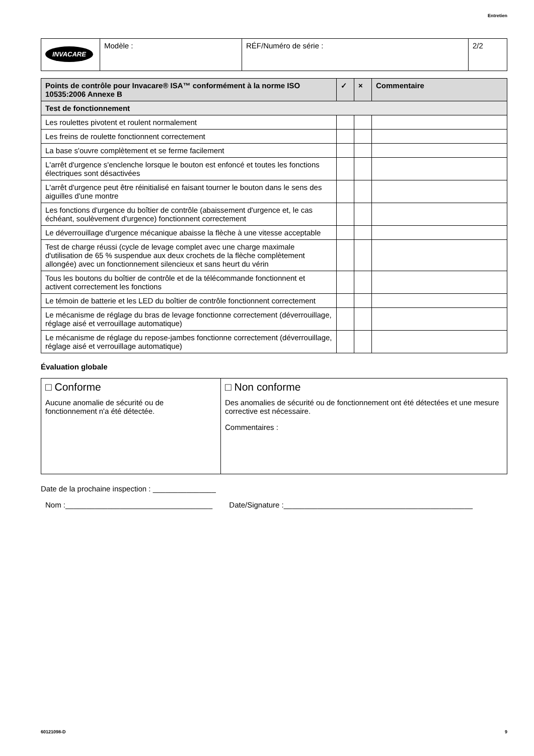Entretien
| INVACARE | Modèle : | RÉF/Numéro de série : | 2/2 |
| Points de contrôle pour Invacare® ISA™ conformément à la norme ISO 10535:2006 Annexe B | ✓ | × | Commentaire |
| --- | --- | --- | --- |
| Test de fonctionnement | | | |
| Les roulettes pivotent et roulent normalement | | | |
| Les freins de roulette fonctionnent correctement | | | |
| La base s'ouvre complètement et se ferme facilement | | | |
| L'arrêt d'urgence s'enclenche lorsque le bouton est enfoncé et toutes les fonctions électriques sont désactivées | | | |
| L'arrêt d'urgence peut être réinitialisé en faisant tourner le bouton dans le sens des aiguilles d'une montre | | | |
| Les fonctions d'urgence du boîtier de contrôle (abaissement d'urgence et, le cas échéant, soulèvement d'urgence) fonctionnent correctement | | | |
| Le déverrouillage d'urgence mécanique abaisse la flèche à une vitesse acceptable | | | |
| Test de charge réussi (cycle de levage complet avec une charge maximale d'utilisation de 65 % suspendue aux deux crochets de la flèche complètement allongée) avec un fonctionnement silencieux et sans heurt du vérin | | | |
| Tous les boutons du boîtier de contrôle et de la télécommande fonctionnent et activent correctement les fonctions | | | |
| Le témoin de batterie et les LED du boîtier de contrôle fonctionnent correctement | | | |
| Le mécanisme de réglage du bras de levage fonctionne correctement (déverrouillage, réglage aisé et verrouillage automatique) | | | |
| Le mécanisme de réglage du repose-jambes fonctionne correctement (déverrouillage, réglage aisé et verrouillage automatique) | | | |
Évaluation globale
| □ Conforme Aucune anomalie de sécurité ou de fonctionnement n'a été détectée. | □ Non conforme Des anomalies de sécurité ou de fonctionnement ont été détectées et une mesure corrective est nécessaire. Commentaires : |
Date de la prochaine inspection : _______________
Nom :___________________________________ Date/Signature :_____________________________________________
60121098-D 9